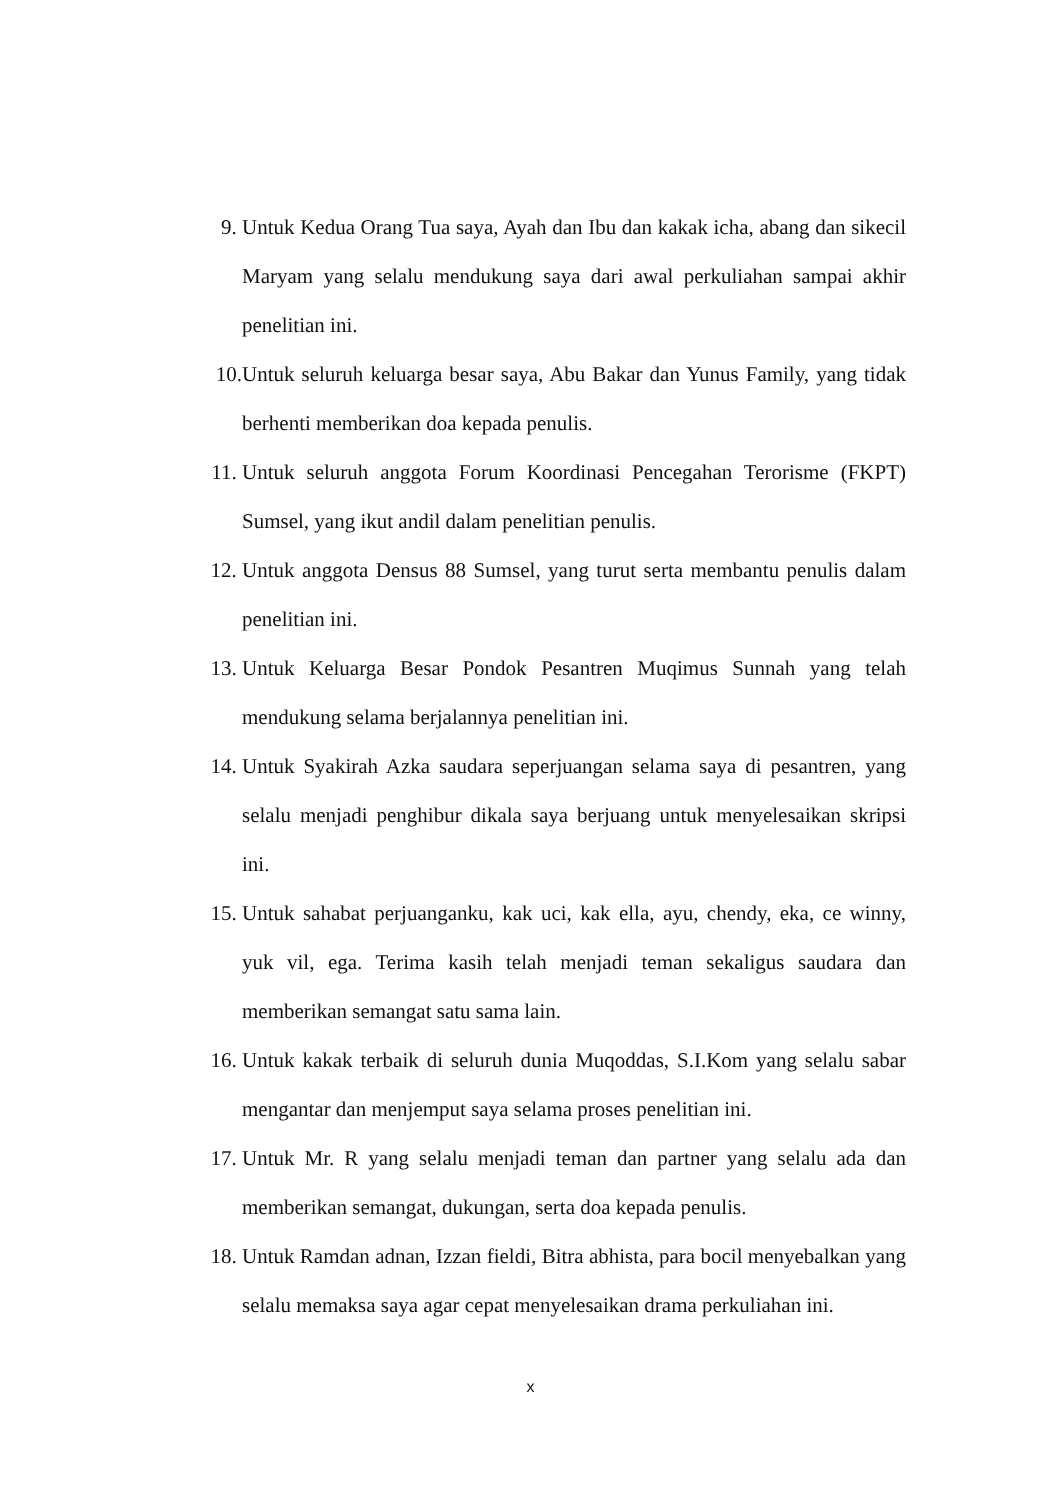9. Untuk Kedua Orang Tua saya, Ayah dan Ibu dan kakak icha, abang dan sikecil Maryam yang selalu mendukung saya dari awal perkuliahan sampai akhir penelitian ini.
10. Untuk seluruh keluarga besar saya, Abu Bakar dan Yunus Family, yang tidak berhenti memberikan doa kepada penulis.
11. Untuk seluruh anggota Forum Koordinasi Pencegahan Terorisme (FKPT) Sumsel, yang ikut andil dalam penelitian penulis.
12. Untuk anggota Densus 88 Sumsel, yang turut serta membantu penulis dalam penelitian ini.
13. Untuk Keluarga Besar Pondok Pesantren Muqimus Sunnah yang telah mendukung selama berjalannya penelitian ini.
14. Untuk Syakirah Azka saudara seperjuangan selama saya di pesantren, yang selalu menjadi penghibur dikala saya berjuang untuk menyelesaikan skripsi ini.
15. Untuk sahabat perjuanganku, kak uci, kak ella, ayu, chendy, eka, ce winny, yuk vil, ega. Terima kasih telah menjadi teman sekaligus saudara dan memberikan semangat satu sama lain.
16. Untuk kakak terbaik di seluruh dunia Muqoddas, S.I.Kom yang selalu sabar mengantar dan menjemput saya selama proses penelitian ini.
17. Untuk Mr. R yang selalu menjadi teman dan partner yang selalu ada dan memberikan semangat, dukungan, serta doa kepada penulis.
18. Untuk Ramdan adnan, Izzan fieldi, Bitra abhista, para bocil menyebalkan yang selalu memaksa saya agar cepat menyelesaikan drama perkuliahan ini.
x